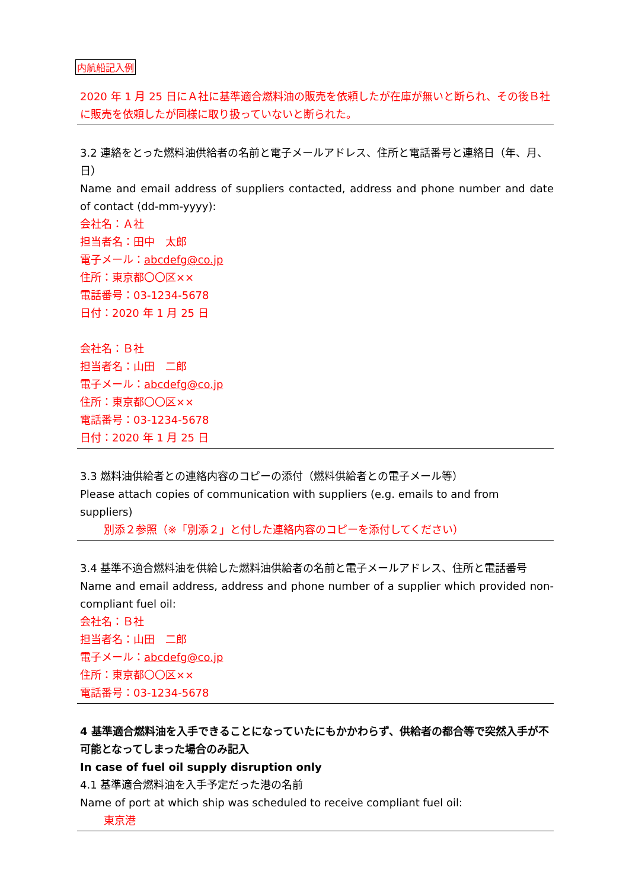内航船記入例
2020 年 1 月 25 日にＡ社に基準適合燃料油の販売を依頼したが在庫が無いと断られ、その後Ｂ社に販売を依頼したが同様に取り扱っていないと断られた。
3.2 連絡をとった燃料油供給者の名前と電子メールアドレス、住所と電話番号と連絡日（年、月、日）
Name and email address of suppliers contacted, address and phone number and date of contact (dd-mm-yyyy):
会社名：Ａ社
担当者名：田中　太郎
電子メール：abcdefg@co.jp
住所：東京都〇〇区××
電話番号：03-1234-5678
日付：2020 年 1 月 25 日
会社名：Ｂ社
担当者名：山田　二郎
電子メール：abcdefg@co.jp
住所：東京都〇〇区××
電話番号：03-1234-5678
日付：2020 年 1 月 25 日
3.3 燃料油供給者との連絡内容のコピーの添付（燃料供給者との電子メール等）
Please attach copies of communication with suppliers (e.g. emails to and from suppliers)
別添２参照（※「別添２」と付した連絡内容のコピーを添付してください）
3.4 基準不適合燃料油を供給した燃料油供給者の名前と電子メールアドレス、住所と電話番号
Name and email address, address and phone number of a supplier which provided non-compliant fuel oil:
会社名：Ｂ社
担当者名：山田　二郎
電子メール：abcdefg@co.jp
住所：東京都〇〇区××
電話番号：03-1234-5678
4 基準適合燃料油を入手できることになっていたにもかかわらず、供給者の都合等で突然入手が不可能となってしまった場合のみ記入
In case of fuel oil supply disruption only
4.1 基準適合燃料油を入手予定だった港の名前
Name of port at which ship was scheduled to receive compliant fuel oil:
東京港